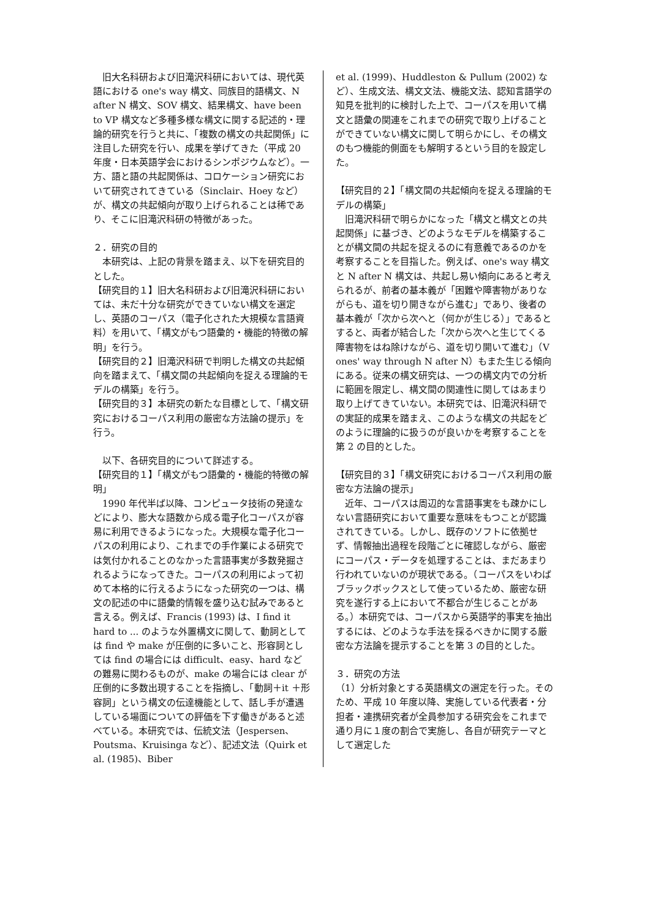旧大名科研および旧滝沢科研においては、現代英語における one's way 構文、同族目的語構文、N after N 構文、SOV 構文、結果構文、have been to VP 構文など多種多様な構文に関する記述的・理論的研究を行うと共に、「複数の構文の共起関係」に注目した研究を行い、成果を挙げてきた（平成 20 年度・日本英語学会におけるシンポジウムなど）。一方、語と語の共起関係は、コロケーション研究において研究されてきている（Sinclair、Hoey など）が、構文の共起傾向が取り上げられることは稀であり、そこに旧滝沢科研の特徴があった。
２．研究の目的
　本研究は、上記の背景を踏まえ、以下を研究目的とした。
【研究目的１】旧大名科研および旧滝沢科研においては、未だ十分な研究ができていない構文を選定し、英語のコーパス（電子化された大規模な言語資料）を用いて、「構文がもつ語彙的・機能的特徴の解明」を行う。
【研究目的２】旧滝沢科研で判明した構文の共起傾向を踏まえて、「構文間の共起傾向を捉える理論的モデルの構築」を行う。
【研究目的３】本研究の新たな目標として、「構文研究におけるコーパス利用の厳密な方法論の提示」を行う。
　以下、各研究目的について詳述する。
【研究目的１】「構文がもつ語彙的・機能的特徴の解明」
　1990 年代半ば以降、コンピュータ技術の発達などにより、膨大な語数から成る電子化コーパスが容易に利用できるようになった。大規模な電子化コーパスの利用により、これまでの手作業による研究では気付かれることのなかった言語事実が多数発掘されるようになってきた。コーパスの利用によって初めて本格的に行えるようになった研究の一つは、構文の記述の中に語彙的情報を盛り込む試みであると言える。例えば、Francis (1993) は、I find it hard to ... のような外置構文に関して、動詞としては find や make が圧倒的に多いこと、形容詞としては find の場合には difficult、easy、hard などの難易に関わるものが、make の場合には clear が圧倒的に多数出現することを指摘し、「動詞＋it ＋形容詞」という構文の伝達機能として、話し手が遭遇している場面についての評価を下す働きがあると述べている。本研究では、伝統文法（Jespersen、Poutsma、Kruisinga など）、記述文法（Quirk et al. (1985)、Biber
et al. (1999)、Huddleston & Pullum (2002) など）、生成文法、構文文法、機能文法、認知言語学の知見を批判的に検討した上で、コーパスを用いて構文と語彙の関連をこれまでの研究で取り上げることができていない構文に関して明らかにし、その構文のもつ機能的側面をも解明するという目的を設定した。
【研究目的２】「構文間の共起傾向を捉える理論的モデルの構築」
　旧滝沢科研で明らかになった「構文と構文との共起関係」に基づき、どのようなモデルを構築することが構文間の共起を捉えるのに有意義であるのかを考察することを目指した。例えば、one's way 構文と N after N 構文は、共起し易い傾向にあると考えられるが、前者の基本義が「困難や障害物がありながらも、道を切り開きながら進む」であり、後者の基本義が「次から次へと（何かが生じる）」であるとすると、両者が結合した「次から次へと生じてくる障害物をはね除けながら、道を切り開いて進む」（V ones' way through N after N）もまた生じる傾向にある。従来の構文研究は、一つの構文内での分析に範囲を限定し、構文間の関連性に関してはあまり取り上げてきていない。本研究では、旧滝沢科研での実証的成果を踏まえ、このような構文の共起をどのように理論的に扱うのが良いかを考察することを第 2 の目的とした。
【研究目的３】「構文研究におけるコーパス利用の厳密な方法論の提示」
　近年、コーパスは周辺的な言語事実をも疎かにしない言語研究において重要な意味をもつことが認識されてきている。しかし、既存のソフトに依拠せず、情報抽出過程を段階ごとに確認しながら、厳密にコーパス・データを処理することは、まだあまり行われていないのが現状である。（コーパスをいわばブラックボックスとして使っているため、厳密な研究を遂行する上において不都合が生じることがある。）本研究では、コーパスから英語学的事実を抽出するには、どのような手法を採るべきかに関する厳密な方法論を提示することを第 3 の目的とした。
３．研究の方法
（1）分析対象とする英語構文の選定を行った。そのため、平成 10 年度以降、実施している代表者・分担者・連携研究者が全員参加する研究会をこれまで通り月に１度の割合で実施し、各自が研究テーマとして選定した